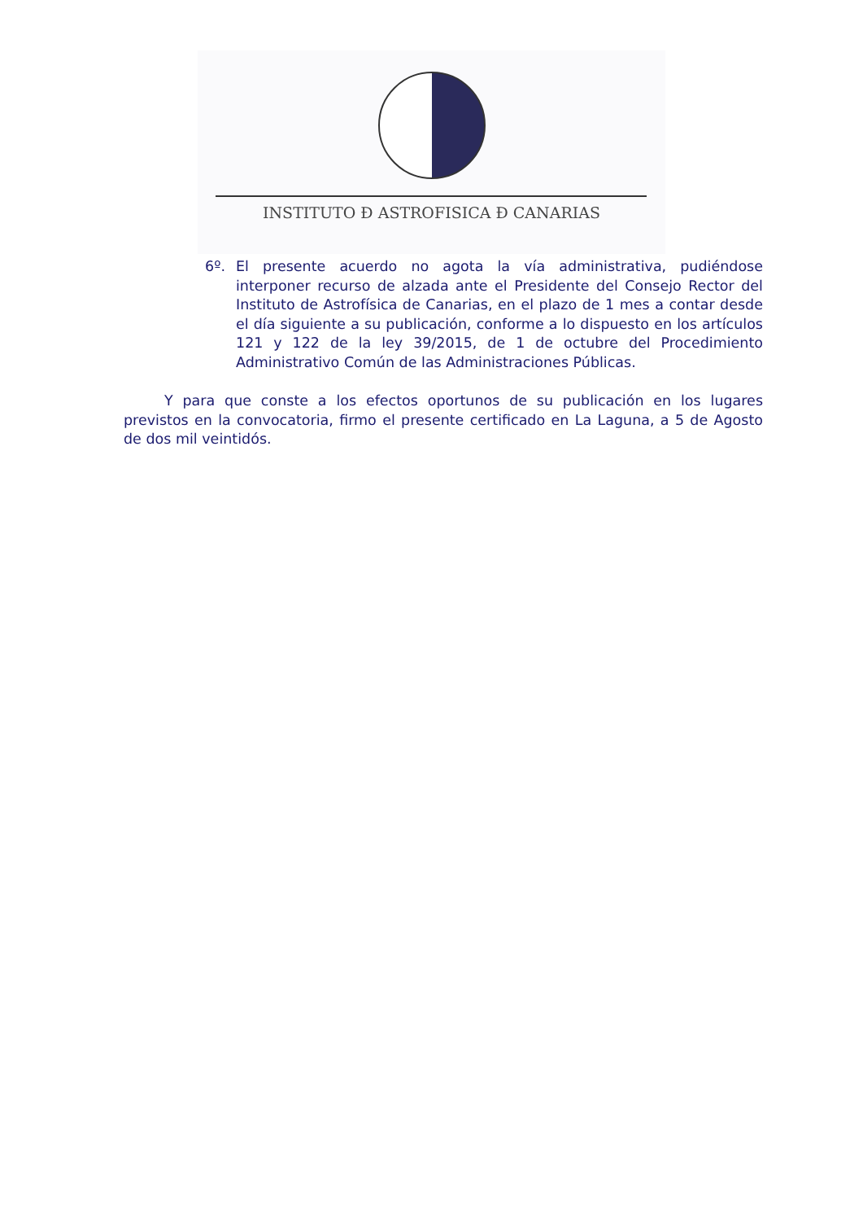INSTITUTO Ð ASTROFISICA Ð CANARIAS
6º. El presente acuerdo no agota la vía administrativa, pudiéndose interponer recurso de alzada ante el Presidente del Consejo Rector del Instituto de Astrofísica de Canarias, en el plazo de 1 mes a contar desde el día siguiente a su publicación, conforme a lo dispuesto en los artículos 121 y 122 de la ley 39/2015, de 1 de octubre del Procedimiento Administrativo Común de las Administraciones Públicas.
Y para que conste a los efectos oportunos de su publicación en los lugares previstos en la convocatoria, firmo el presente certificado en La Laguna, a 5 de Agosto de dos mil veintidós.